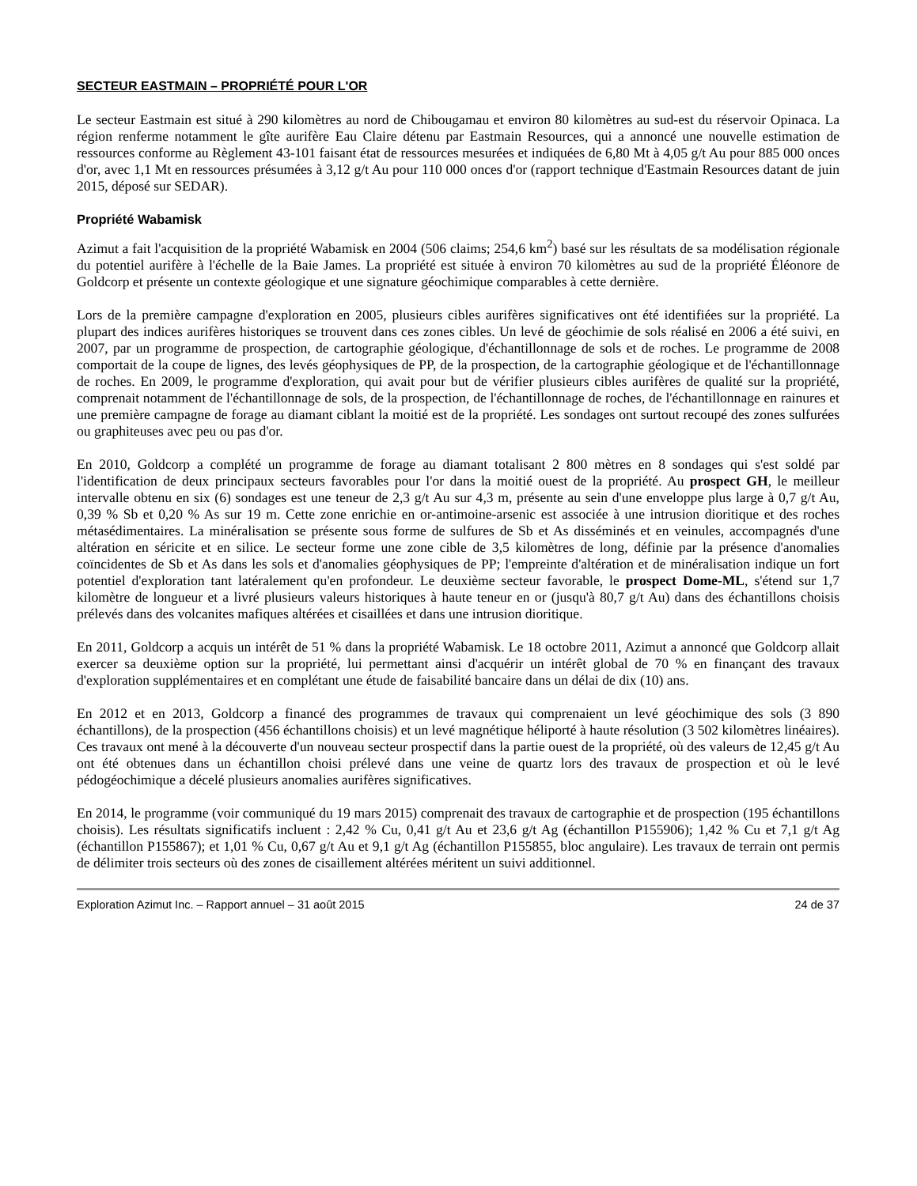SECTEUR EASTMAIN – PROPRIÉTÉ POUR L'OR
Le secteur Eastmain est situé à 290 kilomètres au nord de Chibougamau et environ 80 kilomètres au sud-est du réservoir Opinaca. La région renferme notamment le gîte aurifère Eau Claire détenu par Eastmain Resources, qui a annoncé une nouvelle estimation de ressources conforme au Règlement 43-101 faisant état de ressources mesurées et indiquées de 6,80 Mt à 4,05 g/t Au pour 885 000 onces d'or, avec 1,1 Mt en ressources présumées à 3,12 g/t Au pour 110 000 onces d'or (rapport technique d'Eastmain Resources datant de juin 2015, déposé sur SEDAR).
Propriété Wabamisk
Azimut a fait l'acquisition de la propriété Wabamisk en 2004 (506 claims; 254,6 km<sup>2</sup>) basé sur les résultats de sa modélisation régionale du potentiel aurifère à l'échelle de la Baie James. La propriété est située à environ 70 kilomètres au sud de la propriété Éléonore de Goldcorp et présente un contexte géologique et une signature géochimique comparables à cette dernière.
Lors de la première campagne d'exploration en 2005, plusieurs cibles aurifères significatives ont été identifiées sur la propriété. La plupart des indices aurifères historiques se trouvent dans ces zones cibles. Un levé de géochimie de sols réalisé en 2006 a été suivi, en 2007, par un programme de prospection, de cartographie géologique, d'échantillonnage de sols et de roches. Le programme de 2008 comportait de la coupe de lignes, des levés géophysiques de PP, de la prospection, de la cartographie géologique et de l'échantillonnage de roches. En 2009, le programme d'exploration, qui avait pour but de vérifier plusieurs cibles aurifères de qualité sur la propriété, comprenait notamment de l'échantillonnage de sols, de la prospection, de l'échantillonnage de roches, de l'échantillonnage en rainures et une première campagne de forage au diamant ciblant la moitié est de la propriété. Les sondages ont surtout recoupé des zones sulfurées ou graphiteuses avec peu ou pas d'or.
En 2010, Goldcorp a complété un programme de forage au diamant totalisant 2 800 mètres en 8 sondages qui s'est soldé par l'identification de deux principaux secteurs favorables pour l'or dans la moitié ouest de la propriété. Au prospect GH, le meilleur intervalle obtenu en six (6) sondages est une teneur de 2,3 g/t Au sur 4,3 m, présente au sein d'une enveloppe plus large à 0,7 g/t Au, 0,39 % Sb et 0,20 % As sur 19 m. Cette zone enrichie en or-antimoine-arsenic est associée à une intrusion dioritique et des roches métasédimentaires. La minéralisation se présente sous forme de sulfures de Sb et As disséminés et en veinules, accompagnés d'une altération en séricite et en silice. Le secteur forme une zone cible de 3,5 kilomètres de long, définie par la présence d'anomalies coïncidentes de Sb et As dans les sols et d'anomalies géophysiques de PP; l'empreinte d'altération et de minéralisation indique un fort potentiel d'exploration tant latéralement qu'en profondeur. Le deuxième secteur favorable, le prospect Dome-ML, s'étend sur 1,7 kilomètre de longueur et a livré plusieurs valeurs historiques à haute teneur en or (jusqu'à 80,7 g/t Au) dans des échantillons choisis prélevés dans des volcanites mafiques altérées et cisaillées et dans une intrusion dioritique.
En 2011, Goldcorp a acquis un intérêt de 51 % dans la propriété Wabamisk. Le 18 octobre 2011, Azimut a annoncé que Goldcorp allait exercer sa deuxième option sur la propriété, lui permettant ainsi d'acquérir un intérêt global de 70 % en finançant des travaux d'exploration supplémentaires et en complétant une étude de faisabilité bancaire dans un délai de dix (10) ans.
En 2012 et en 2013, Goldcorp a financé des programmes de travaux qui comprenaient un levé géochimique des sols (3 890 échantillons), de la prospection (456 échantillons choisis) et un levé magnétique héliporté à haute résolution (3 502 kilomètres linéaires). Ces travaux ont mené à la découverte d'un nouveau secteur prospectif dans la partie ouest de la propriété, où des valeurs de 12,45 g/t Au ont été obtenues dans un échantillon choisi prélevé dans une veine de quartz lors des travaux de prospection et où le levé pédogéochimique a décelé plusieurs anomalies aurifères significatives.
En 2014, le programme (voir communiqué du 19 mars 2015) comprenait des travaux de cartographie et de prospection (195 échantillons choisis). Les résultats significatifs incluent : 2,42 % Cu, 0,41 g/t Au et 23,6 g/t Ag (échantillon P155906); 1,42 % Cu et 7,1 g/t Ag (échantillon P155867); et 1,01 % Cu, 0,67 g/t Au et 9,1 g/t Ag (échantillon P155855, bloc angulaire). Les travaux de terrain ont permis de délimiter trois secteurs où des zones de cisaillement altérées méritent un suivi additionnel.
Exploration Azimut Inc. – Rapport annuel – 31 août 2015 24 de 37